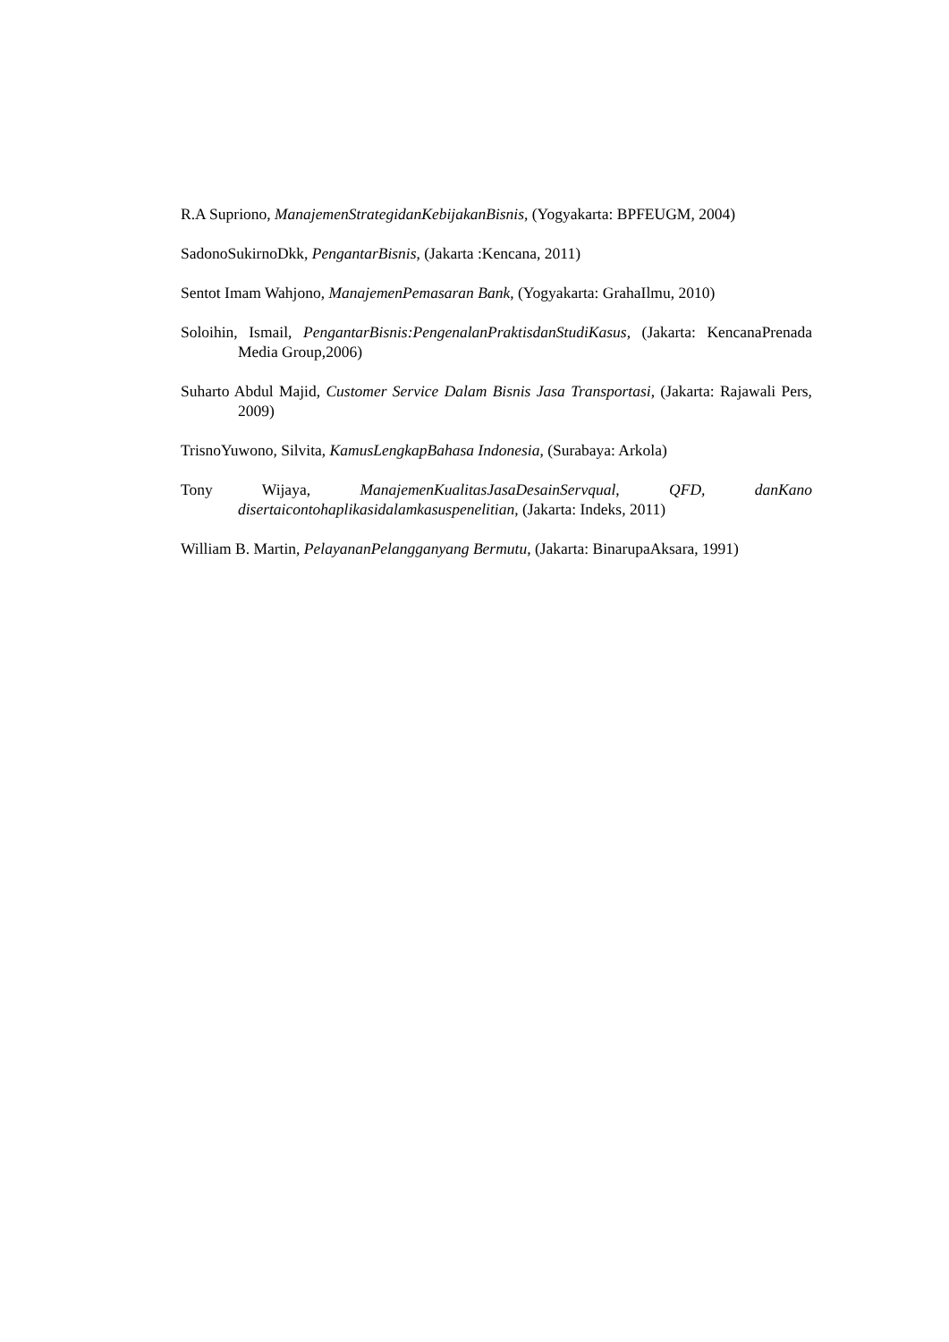R.A Supriono, ManajemenStrategidanKebijakanBisnis, (Yogyakarta: BPFEUGM, 2004)
SadonoSukirnoDkk, PengantarBisnis, (Jakarta :Kencana, 2011)
Sentot Imam Wahjono, ManajemenPemasaran Bank, (Yogyakarta: GrahaIlmu, 2010)
Soloihin, Ismail, PengantarBisnis:PengenalanPraktisdanStudiKasus, (Jakarta: KencanaPrenada Media Group,2006)
Suharto Abdul Majid, Customer Service Dalam Bisnis Jasa Transportasi, (Jakarta: Rajawali Pers, 2009)
TrisnoYuwono, Silvita, KamusLengkapBahasa Indonesia, (Surabaya: Arkola)
Tony Wijaya, ManajemenKualitasJasaDesainServqual, QFD, danKano disertaicontohaplikasidalamkasuspenelitian, (Jakarta: Indeks, 2011)
William B. Martin, PelayananPelangganyang Bermutu, (Jakarta: BinarupaAksara, 1991)